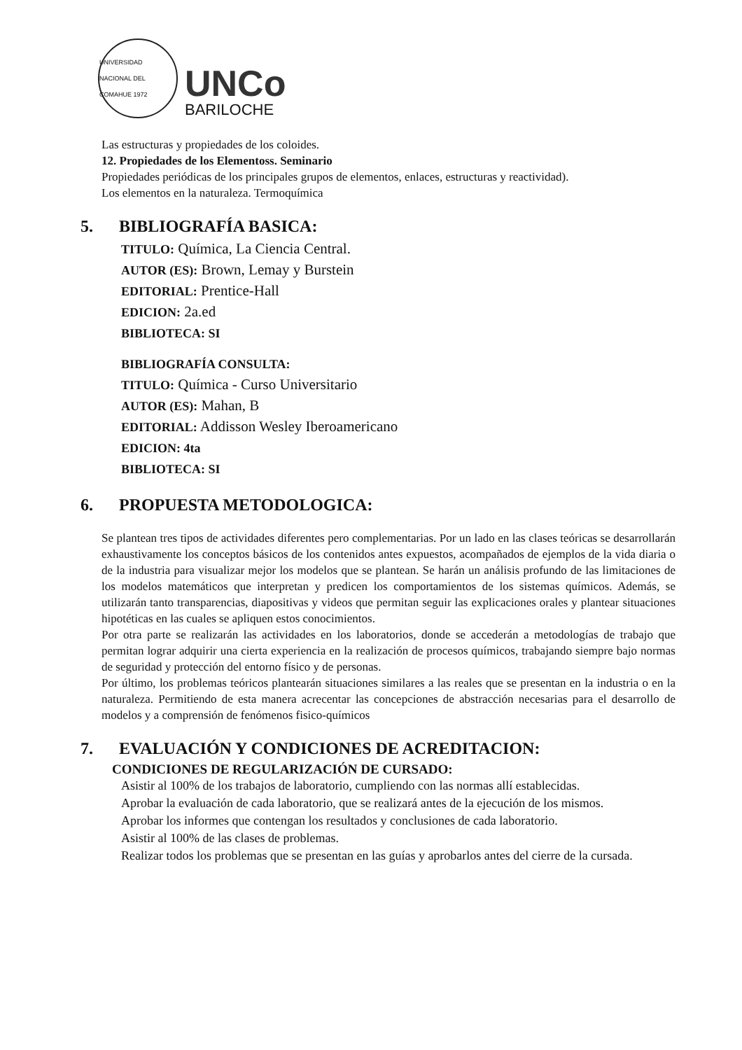UNIVERSIDAD NACIONAL DEL COMAHUE 1972
UNCo
BARILOCHE
Las estructuras y propiedades de los coloides.
12. Propiedades de los Elementoss. Seminario
Propiedades periódicas de los principales grupos de elementos, enlaces, estructuras y reactividad).
Los elementos en la naturaleza. Termoquímica
5. BIBLIOGRAFÍA BASICA:
TITULO: Química, La Ciencia Central.
AUTOR (ES): Brown, Lemay y Burstein
EDITORIAL: Prentice-Hall
EDICION: 2a.ed
BIBLIOTECA: SI
BIBLIOGRAFÍA CONSULTA:
TITULO: Química - Curso Universitario
AUTOR (ES): Mahan, B
EDITORIAL: Addisson Wesley Iberoamericano
EDICION: 4ta
BIBLIOTECA: SI
6. PROPUESTA METODOLOGICA:
Se plantean tres tipos de actividades diferentes pero complementarias. Por un lado en las clases teóricas se desarrollarán exhaustivamente los conceptos básicos de los contenidos antes expuestos, acompañados de ejemplos de la vida diaria o de la industria para visualizar mejor los modelos que se plantean. Se harán un análisis profundo de las limitaciones de los modelos matemáticos que interpretan y predicen los comportamientos de los sistemas químicos. Además, se utilizarán tanto transparencias, diapositivas y videos que permitan seguir las explicaciones orales y plantear situaciones hipotéticas en las cuales se apliquen estos conocimientos.
Por otra parte se realizarán las actividades en los laboratorios, donde se accederán a metodologías de trabajo que permitan lograr adquirir una cierta experiencia en la realización de procesos químicos, trabajando siempre bajo normas de seguridad y protección del entorno físico y de personas.
Por último, los problemas teóricos plantearán situaciones similares a las reales que se presentan en la industria o en la naturaleza. Permitiendo de esta manera acrecentar las concepciones de abstracción necesarias para el desarrollo de modelos y a comprensión de fenómenos fisico-químicos
7. EVALUACIÓN Y CONDICIONES DE ACREDITACION:
CONDICIONES DE REGULARIZACIÓN DE CURSADO:
Asistir al 100% de los trabajos de laboratorio, cumpliendo con las normas allí establecidas.
Aprobar la evaluación de cada laboratorio, que se realizará antes de la ejecución de los mismos.
Aprobar los informes que contengan los resultados y conclusiones de cada laboratorio.
Asistir al 100% de las clases de problemas.
Realizar todos los problemas que se presentan en las guías y aprobarlos antes del cierre de la cursada.